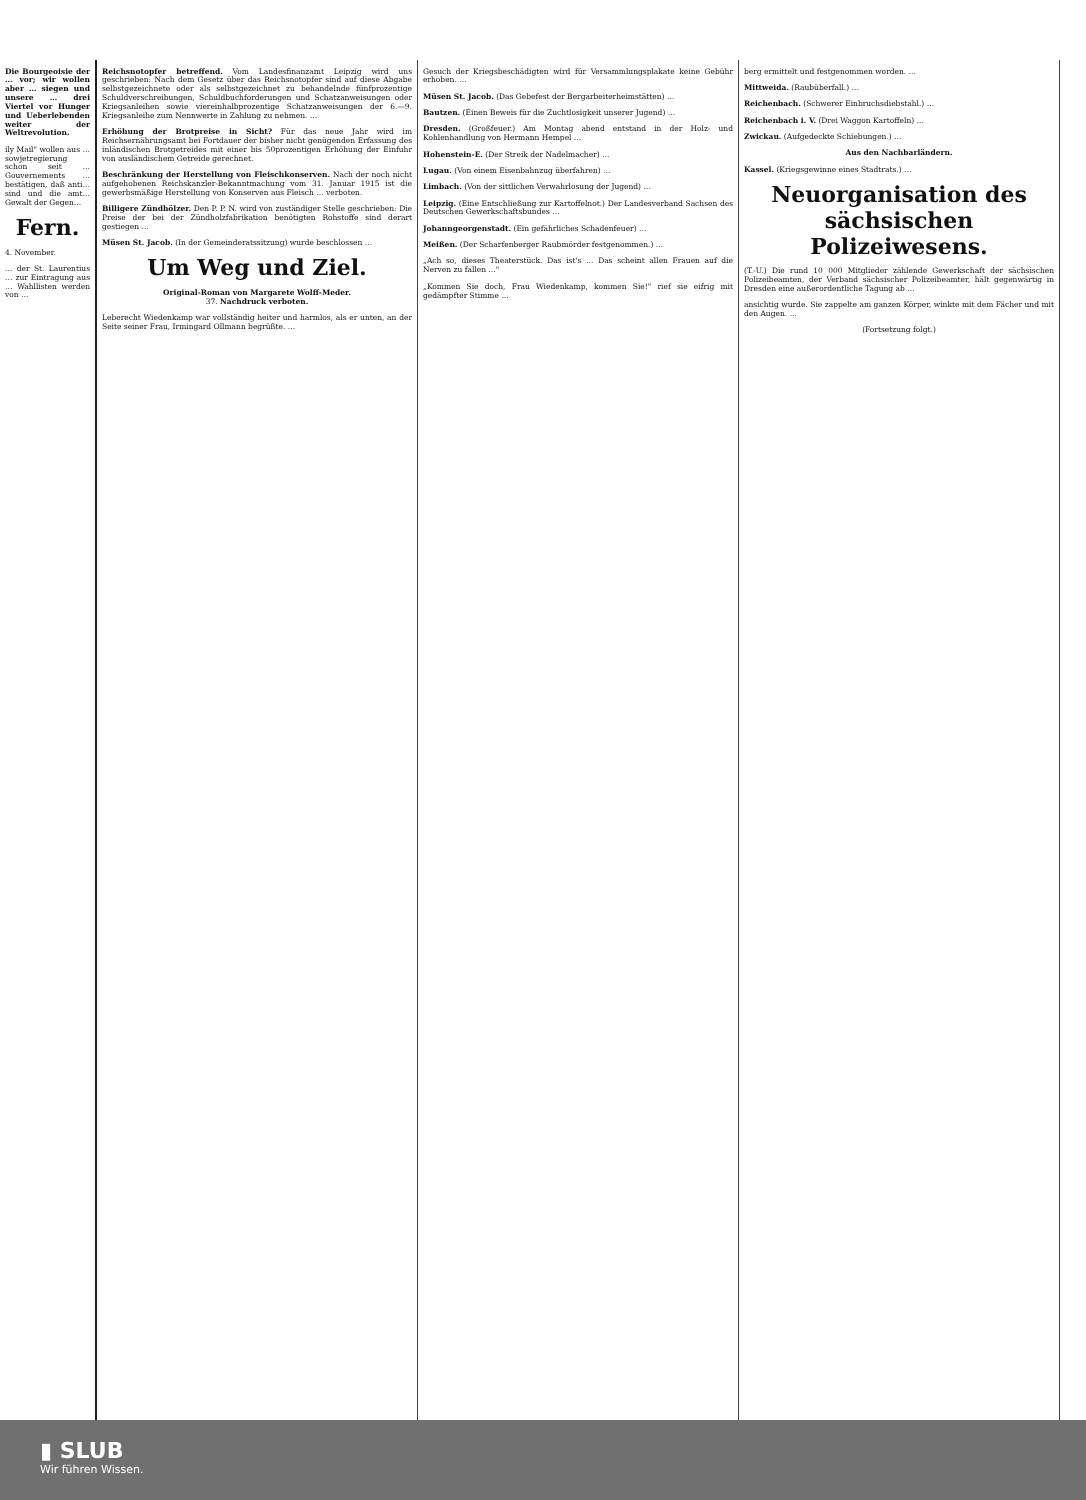Die Bourgeoisie der … vor; wir wollen aber … siegen und unsere … drei Viertel vor Hunger und Ueberlebenden weiter der Weltrevolution.
ily Mail" wollen aus … sowjetregierung schon seit … Gouvernements … bestätigen, daß anti… sind und die amt… Gewalt der Gegen…
Fern.
4. November.
… der St. Laurentius … zur Eintragung aus … Wahllisten werden von …
Reichsnotopfer betreffend. Vom Landesfinanzamt Leipzig wird uns geschrieben: Nach dem Gesetz über das Reichsnotopfer sind auf diese Abgabe selbstgezeichnete oder als selbstgezeichnet zu behandelnde fünfprozentige Schuldverschreibungen, Schuldbuchforderungen und Schatzanweisungen oder Kriegsanleihen sowie viereinhalbprozentige Schatzanweisungen der 6.—9. Kriegsanleihe zum Nennwerte in Zahlung zu nehmen. …
Erhöhung der Brotpreise in Sicht? Für das neue Jahr wird im Reichsernährungsamt bei Fortdauer der bisher nicht genügenden Erfassung des inländischen Brotgetreides mit einer bis 50prozentigen Erhöhung der Einfuhr von ausländischem Getreide gerechnet.
Beschränkung der Herstellung von Fleischkonserven. Nach der noch nicht aufgehobenen Reichskanzler-Bekanntmachung vom 31. Januar 1915 ist die gewerbsmäßige Herstellung von Konserven aus Fleisch … verboten.
Billigere Zündhölzer. Den P. P. N. wird von zuständiger Stelle geschrieben: Die Preise der bei der Zündholzfabrikation benötigten Rohstoffe sind derart gestiegen …
Müsen St. Jacob. (In der Gemeinderatssitzung) wurde beschlossen …
Um Weg und Ziel.
Original-Roman von Margarete Wolff-Meder.
37. Nachdruck verboten.
Leberecht Wiedenkamp war vollständig heiter und harmlos, als er unten, an der Seite seiner Frau, Irmingard Ollmann begrüßte. …
Gesuch der Kriegsbeschädigten wird für Versammlungsplakate keine Gebühr erhoben. …
Müsen St. Jacob. (Das Gebefest der Bergarbeiterheimstätten) …
Bautzen. (Einen Beweis für die Zuchtlosigkeit unserer Jugend) …
Dresden. (Großfeuer.) Am Montag abend entstand in der Holz- und Kohlenhandlung von Hermann Hempel …
Hohenstein-E. (Der Streik der Nadelmacher) …
Lugau. (Von einem Eisenbahnzug überfahren) …
Limbach. (Von der sittlichen Verwahrlosung der Jugend) …
Leipzig. (Eine Entschließung zur Kartoffelnot.) Der Landesverband Sachsen des Deutschen Gewerkschaftsbundes …
Johanngeorgenstadt. (Ein gefährliches Schadenfeuer) …
Meißen. (Der Scharfenberger Raubmörder festgenommen.) …
„Ach so, dieses Theaterstück. Das ist's … Das scheint allen Frauen auf die Nerven zu fallen …"
„Kommen Sie doch, Frau Wiedenkamp, kommen Sie!" rief sie eifrig mit gedämpfter Stimme …
berg ermittelt und festgenommen worden. …
Mittweida. (Raubüberfall.) …
Reichenbach. (Schwerer Einbruchsdiebstahl.) …
Reichenbach i. V. (Drei Waggon Kartoffeln) …
Zwickau. (Aufgedeckte Schiebungen.) …
Aus den Nachbarländern.
Kassel. (Kriegsgewinne eines Stadtrats.) …
Neuorganisation des sächsischen Polizeiwesens.
(T.-U.) Die rund 10 000 Mitglieder zählende Gewerkschaft der sächsischen Polizeibeamten, der Verband sächsischer Polizeibeamter, hält gegenwärtig in Dresden eine außerordentliche Tagung ab …
ansichtig wurde. Sie zappelte am ganzen Körper, winkte mit dem Fächer und mit den Augen. …
(Fortsetzung folgt.)
▮ SLUB
Wir führen Wissen.